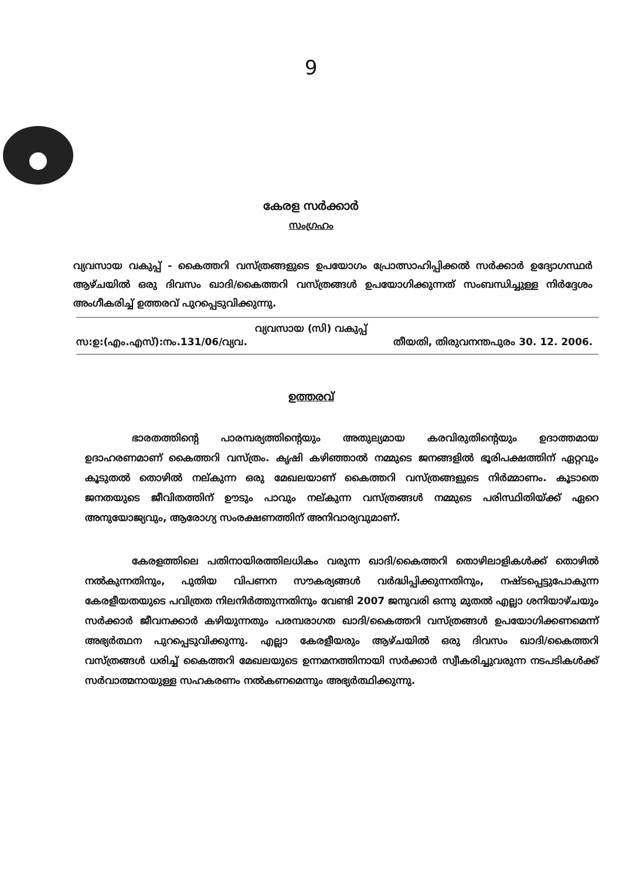9
കേരള സർക്കാർ
സംഗ്രഹം
വ്യവസായ വകുപ്പ് - കൈത്തറി വസ്ത്രങ്ങളുടെ ഉപയോഗം പ്രോത്സാഹിപ്പിക്കൽ സർക്കാർ ഉദ്യോഗസ്ഥർ ആഴ്ചയിൽ ഒരു ദിവസം ഖാദി/കൈത്തറി വസ്ത്രങ്ങൾ ഉപയോഗിക്കുന്നത് സംബന്ധിച്ചുള്ള നിർദ്ദേശം അംഗീകരിച്ച് ഉത്തരവ് പുറപ്പെടുവിക്കുന്നു.
വ്യവസായ (സി) വകുപ്പ്
സ:ഉ:(എം.എസ്):നം.131/06/വ്യവ. തീയതി, തിരുവനന്തപുരം 30. 12. 2006.
ഉത്തരവ്
ഭാരതത്തിന്റെ പാരമ്പര്യത്തിന്റെയും അതുല്യമായ കരവിരുതിന്റെയും ഉദാത്തമായ ഉദാഹരണമാണ് കൈത്തറി വസ്ത്രം. കൃഷി കഴിഞ്ഞാൽ നമ്മുടെ ജനങ്ങളിൽ ഭൂരിപക്ഷത്തിന് ഏറ്റവും കൂടുതൽ തൊഴിൽ നല്കുന്ന ഒരു മേഖലയാണ് കൈത്തറി വസ്ത്രങ്ങളുടെ നിർമ്മാണം. കൂടാതെ ജനതയുടെ ജീവിതത്തിന് ഊടും പാവും നല്കുന്ന വസ്ത്രങ്ങൾ നമ്മുടെ പരിസ്ഥിതിയ്ക്ക് ഏറെ അനുയോജ്യവും, ആരോഗ്യ സംരക്ഷണത്തിന് അനിവാര്യവുമാണ്.
കേരളത്തിലെ പതിനായിരത്തിലധികം വരുന്ന ഖാദി/കൈത്തറി തൊഴിലാളികൾക്ക് തൊഴിൽ നൽകുന്നതിനും, പുതിയ വിപണന സൗകര്യങ്ങൾ വർദ്ധിപ്പിക്കുന്നതിനും, നഷ്ടപ്പെട്ടുപോകുന്ന കേരളീയതയുടെ പവിത്രത നിലനിർത്തുന്നതിനും വേണ്ടി 2007 ജനുവരി ഒന്നു മുതൽ എല്ലാ ശനിയാഴ്ചയും സർക്കാർ ജീവനക്കാർ കഴിയുന്നതും പരമ്പരാഗത ഖാദി/കൈത്തറി വസ്ത്രങ്ങൾ ഉപയോഗിക്കണമെന്ന് അഭ്യർത്ഥന പുറപ്പെടുവിക്കുന്നു. എല്ലാ കേരളീയരും ആഴ്ചയിൽ ഒരു ദിവസം ഖാദി/കൈത്തറി വസ്ത്രങ്ങൾ ധരിച്ച് കൈത്തറി മേഖലയുടെ ഉന്നമനത്തിനായി സർക്കാർ സ്വീകരിച്ചുവരുന്ന നടപടികൾക്ക് സർവാത്മനായുള്ള സഹകരണം നൽകണമെന്നും അഭ്യർത്ഥിക്കുന്നു.